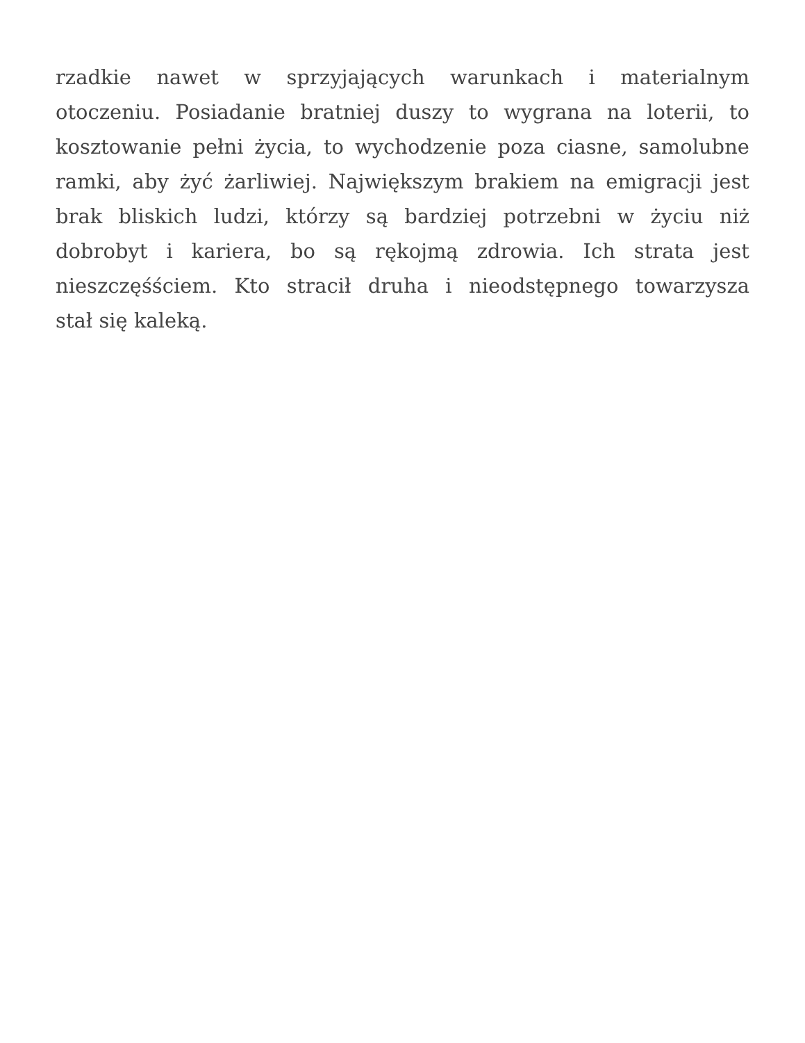rzadkie nawet w sprzyjających warunkach i materialnym
otoczeniu. Posiadanie bratniej duszy to wygrana na loterii, to
kosztowanie pełni życia, to wychodzenie poza ciasne, samolubne
ramki, aby żyć żarliwiej. Największym brakiem na emigracji jest
brak bliskich ludzi, którzy są bardziej potrzebni w życiu niż
dobrobyt i kariera, bo są rękojmą zdrowia. Ich strata jest
nieszczęśściem. Kto stracił druha i nieodstępnego towarzysza
stał się kaleką.